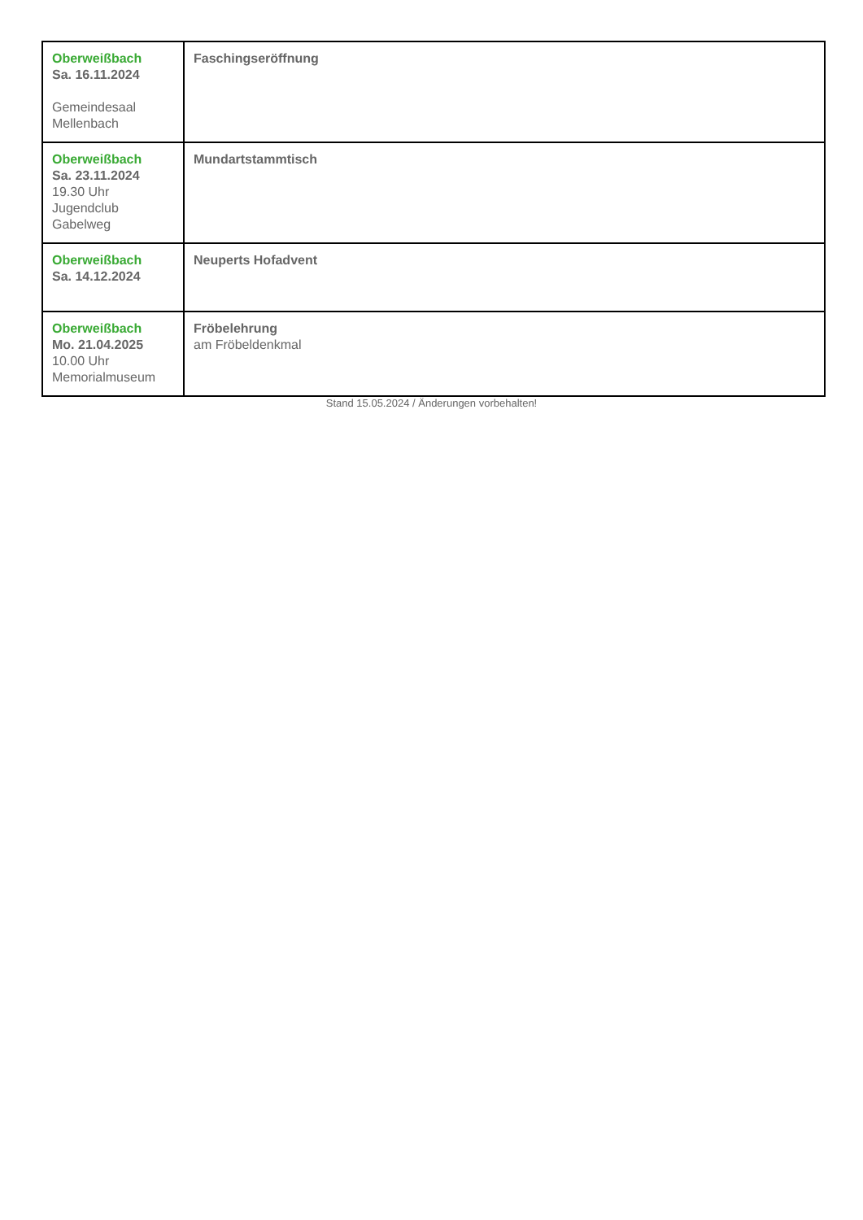| Oberweißbach Sa. 16.11.2024 Gemeindesaal Mellenbach | Faschingseröffnung |
| Oberweißbach Sa. 23.11.2024 19.30 Uhr Jugendclub Gabelweg | Mundartstammtisch |
| Oberweißbach Sa. 14.12.2024 | Neuperts Hofadvent |
| Oberweißbach Mo. 21.04.2025 10.00 Uhr Memorialmuseum | Fröbelehrung am Fröbeldenkmal |
Stand 15.05.2024 / Änderungen vorbehalten!